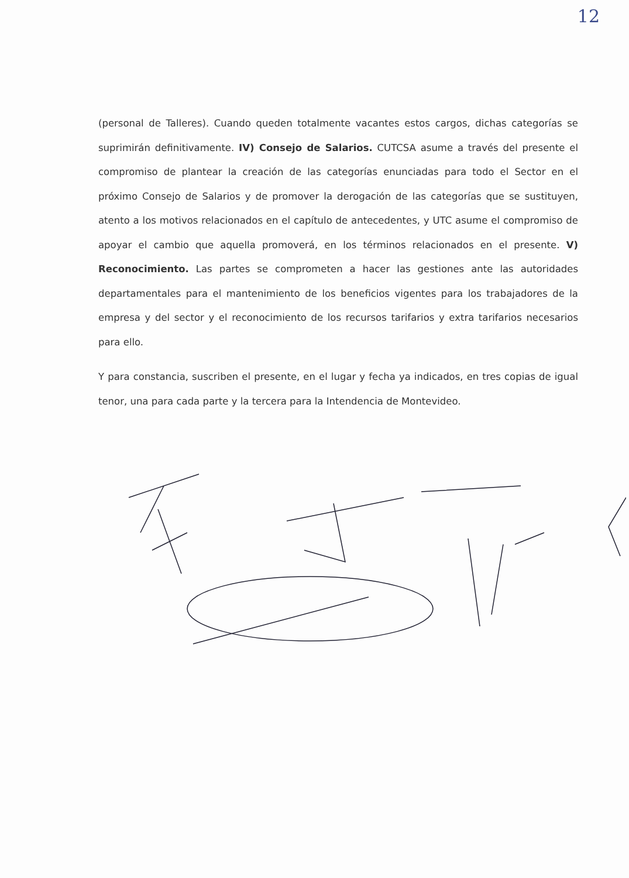12
(personal de Talleres). Cuando queden totalmente vacantes estos cargos, dichas categorías se suprimirán definitivamente. IV) Consejo de Salarios. CUTCSA asume a través del presente el compromiso de plantear la creación de las categorías enunciadas para todo el Sector en el próximo Consejo de Salarios y de promover la derogación de las categorías que se sustituyen, atento a los motivos relacionados en el capítulo de antecedentes, y UTC asume el compromiso de apoyar el cambio que aquella promoverá, en los términos relacionados en el presente. V) Reconocimiento. Las partes se comprometen a hacer las gestiones ante las autoridades departamentales para el mantenimiento de los beneficios vigentes para los trabajadores de la empresa y del sector y el reconocimiento de los recursos tarifarios y extra tarifarios necesarios para ello.
Y para constancia, suscriben el presente, en el lugar y fecha ya indicados, en tres copias de igual tenor, una para cada parte y la tercera para la Intendencia de Montevideo.